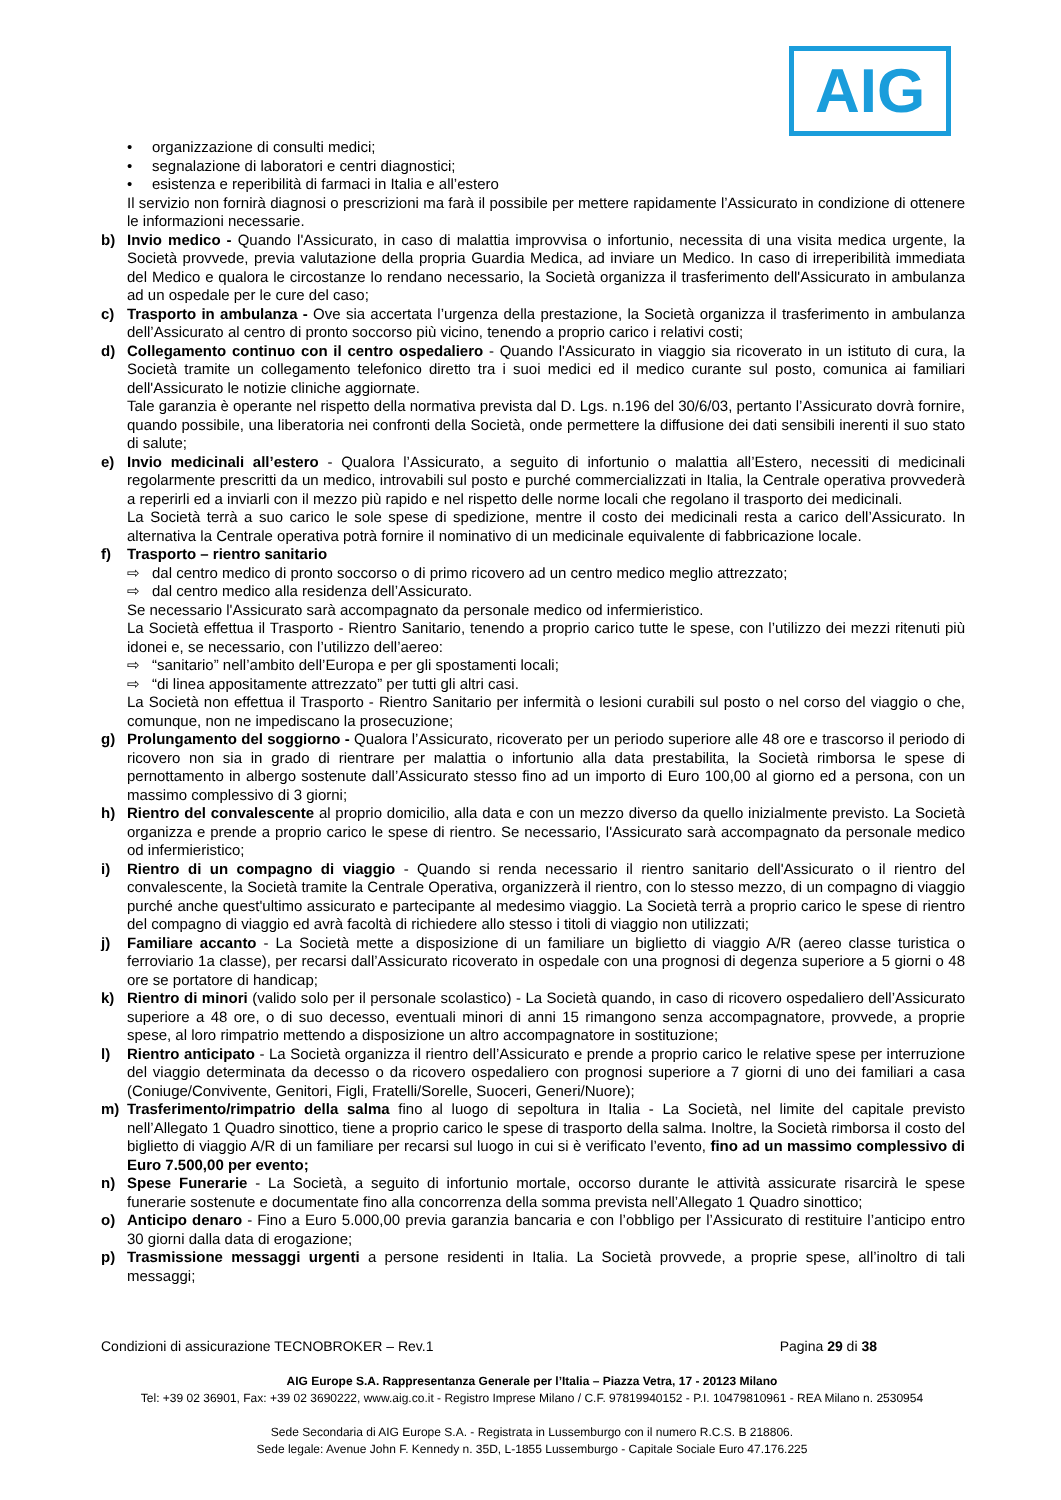AIG
• organizzazione di consulti medici;
• segnalazione di laboratori e centri diagnostici;
• esistenza e reperibilità di farmaci in Italia e all’estero
Il servizio non fornirà diagnosi o prescrizioni ma farà il possibile per mettere rapidamente l’Assicurato in condizione di ottenere le informazioni necessarie.
b) Invio medico - Quando l'Assicurato, in caso di malattia improvvisa o infortunio, necessita di una visita medica urgente, la Società provvede, previa valutazione della propria Guardia Medica, ad inviare un Medico. In caso di irreperibilità immediata del Medico e qualora le circostanze lo rendano necessario, la Società organizza il trasferimento dell'Assicurato in ambulanza ad un ospedale per le cure del caso;
c) Trasporto in ambulanza - Ove sia accertata l’urgenza della prestazione, la Società organizza il trasferimento in ambulanza dell’Assicurato al centro di pronto soccorso più vicino, tenendo a proprio carico i relativi costi;
d) Collegamento continuo con il centro ospedaliero - Quando l'Assicurato in viaggio sia ricoverato in un istituto di cura, la Società tramite un collegamento telefonico diretto tra i suoi medici ed il medico curante sul posto, comunica ai familiari dell'Assicurato le notizie cliniche aggiornate.
Tale garanzia è operante nel rispetto della normativa prevista dal D. Lgs. n.196 del 30/6/03, pertanto l’Assicurato dovrà fornire, quando possibile, una liberatoria nei confronti della Società, onde permettere la diffusione dei dati sensibili inerenti il suo stato di salute;
e) Invio medicinali all’estero - Qualora l’Assicurato, a seguito di infortunio o malattia all’Estero, necessiti di medicinali regolarmente prescritti da un medico, introvabili sul posto e purché commercializzati in Italia, la Centrale operativa provvederà a reperirli ed a inviarli con il mezzo più rapido e nel rispetto delle norme locali che regolano il trasporto dei medicinali.
La Società terrà a suo carico le sole spese di spedizione, mentre il costo dei medicinali resta a carico dell’Assicurato. In alternativa la Centrale operativa potrà fornire il nominativo di un medicinale equivalente di fabbricazione locale.
f) Trasporto – rientro sanitario
⇨ dal centro medico di pronto soccorso o di primo ricovero ad un centro medico meglio attrezzato;
⇨ dal centro medico alla residenza dell’Assicurato.
Se necessario l'Assicurato sarà accompagnato da personale medico od infermieristico.
La Società effettua il Trasporto - Rientro Sanitario, tenendo a proprio carico tutte le spese, con l’utilizzo dei mezzi ritenuti più idonei e, se necessario, con l’utilizzo dell’aereo:
⇨ “sanitario” nell’ambito dell’Europa e per gli spostamenti locali;
⇨ “di linea appositamente attrezzato” per tutti gli altri casi.
La Società non effettua il Trasporto - Rientro Sanitario per infermità o lesioni curabili sul posto o nel corso del viaggio o che, comunque, non ne impediscano la prosecuzione;
g) Prolungamento del soggiorno - Qualora l’Assicurato, ricoverato per un periodo superiore alle 48 ore e trascorso il periodo di ricovero non sia in grado di rientrare per malattia o infortunio alla data prestabilita, la Società rimborsa le spese di pernottamento in albergo sostenute dall’Assicurato stesso fino ad un importo di Euro 100,00 al giorno ed a persona, con un massimo complessivo di 3 giorni;
h) Rientro del convalescente al proprio domicilio, alla data e con un mezzo diverso da quello inizialmente previsto. La Società organizza e prende a proprio carico le spese di rientro. Se necessario, l'Assicurato sarà accompagnato da personale medico od infermieristico;
i) Rientro di un compagno di viaggio - Quando si renda necessario il rientro sanitario dell'Assicurato o il rientro del convalescente, la Società tramite la Centrale Operativa, organizzerà il rientro, con lo stesso mezzo, di un compagno di viaggio purché anche quest'ultimo assicurato e partecipante al medesimo viaggio. La Società terrà a proprio carico le spese di rientro del compagno di viaggio ed avrà facoltà di richiedere allo stesso i titoli di viaggio non utilizzati;
j) Familiare accanto - La Società mette a disposizione di un familiare un biglietto di viaggio A/R (aereo classe turistica o ferroviario 1a classe), per recarsi dall’Assicurato ricoverato in ospedale con una prognosi di degenza superiore a 5 giorni o 48 ore se portatore di handicap;
k) Rientro di minori (valido solo per il personale scolastico) - La Società quando, in caso di ricovero ospedaliero dell’Assicurato superiore a 48 ore, o di suo decesso, eventuali minori di anni 15 rimangono senza accompagnatore, provvede, a proprie spese, al loro rimpatrio mettendo a disposizione un altro accompagnatore in sostituzione;
l) Rientro anticipato - La Società organizza il rientro dell’Assicurato e prende a proprio carico le relative spese per interruzione del viaggio determinata da decesso o da ricovero ospedaliero con prognosi superiore a 7 giorni di uno dei familiari a casa (Coniuge/Convivente, Genitori, Figli, Fratelli/Sorelle, Suoceri, Generi/Nuore);
m) Trasferimento/rimpatrio della salma fino al luogo di sepoltura in Italia - La Società, nel limite del capitale previsto nell’Allegato 1 Quadro sinottico, tiene a proprio carico le spese di trasporto della salma. Inoltre, la Società rimborsa il costo del biglietto di viaggio A/R di un familiare per recarsi sul luogo in cui si è verificato l’evento, fino ad un massimo complessivo di Euro 7.500,00 per evento;
n) Spese Funerarie - La Società, a seguito di infortunio mortale, occorso durante le attività assicurate risarcirà le spese funerarie sostenute e documentate fino alla concorrenza della somma prevista nell’Allegato 1 Quadro sinottico;
o) Anticipo denaro - Fino a Euro 5.000,00 previa garanzia bancaria e con l’obbligo per l’Assicurato di restituire l’anticipo entro 30 giorni dalla data di erogazione;
p) Trasmissione messaggi urgenti a persone residenti in Italia. La Società provvede, a proprie spese, all’inoltro di tali messaggi;
Condizioni di assicurazione TECNOBROKER – Rev.1 Pagina 29 di 38
AIG Europe S.A. Rappresentanza Generale per l’Italia – Piazza Vetra, 17 - 20123 Milano
Tel: +39 02 36901, Fax: +39 02 3690222, www.aig.co.it - Registro Imprese Milano / C.F. 97819940152 - P.I. 10479810961 - REA Milano n. 2530954
Sede Secondaria di AIG Europe S.A. - Registrata in Lussemburgo con il numero R.C.S. B 218806.
Sede legale: Avenue John F. Kennedy n. 35D, L-1855 Lussemburgo - Capitale Sociale Euro 47.176.225